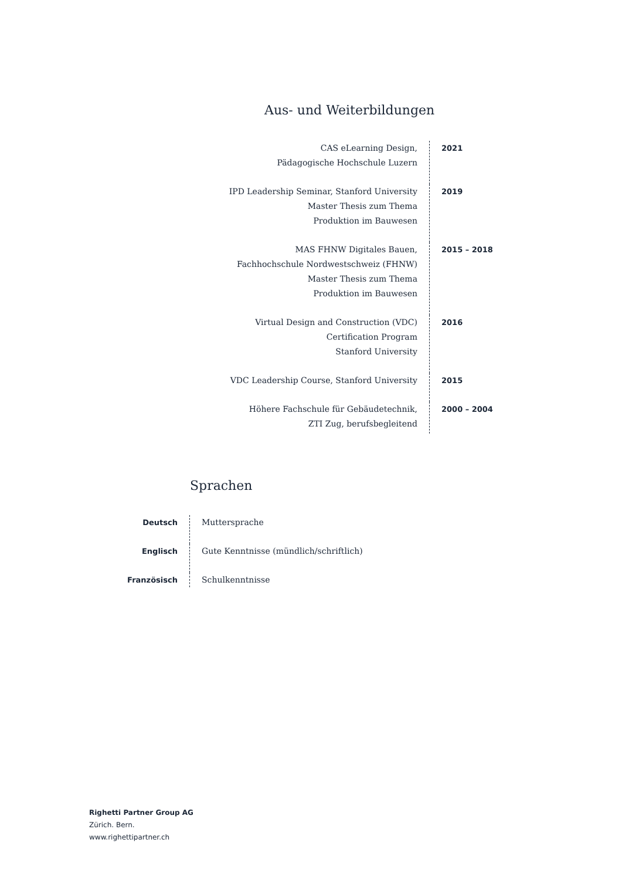Aus- und Weiterbildungen
| CAS eLearning Design, Pädagogische Hochschule Luzern | 2021 |
| IPD Leadership Seminar, Stanford University Master Thesis zum Thema Produktion im Bauwesen | 2019 |
| MAS FHNW Digitales Bauen, Fachhochschule Nordwestschweiz (FHNW) Master Thesis zum Thema Produktion im Bauwesen | 2015 – 2018 |
| Virtual Design and Construction (VDC) Certification Program Stanford University | 2016 |
| VDC Leadership Course, Stanford University | 2015 |
| Höhere Fachschule für Gebäudetechnik, ZTI Zug, berufsbegleitend | 2000 – 2004 |
Sprachen
| Deutsch | Muttersprache |
| Englisch | Gute Kenntnisse (mündlich/schriftlich) |
| Französisch | Schulkenntnisse |
Righetti Partner Group AG
Zürich. Bern.
www.righettipartner.ch